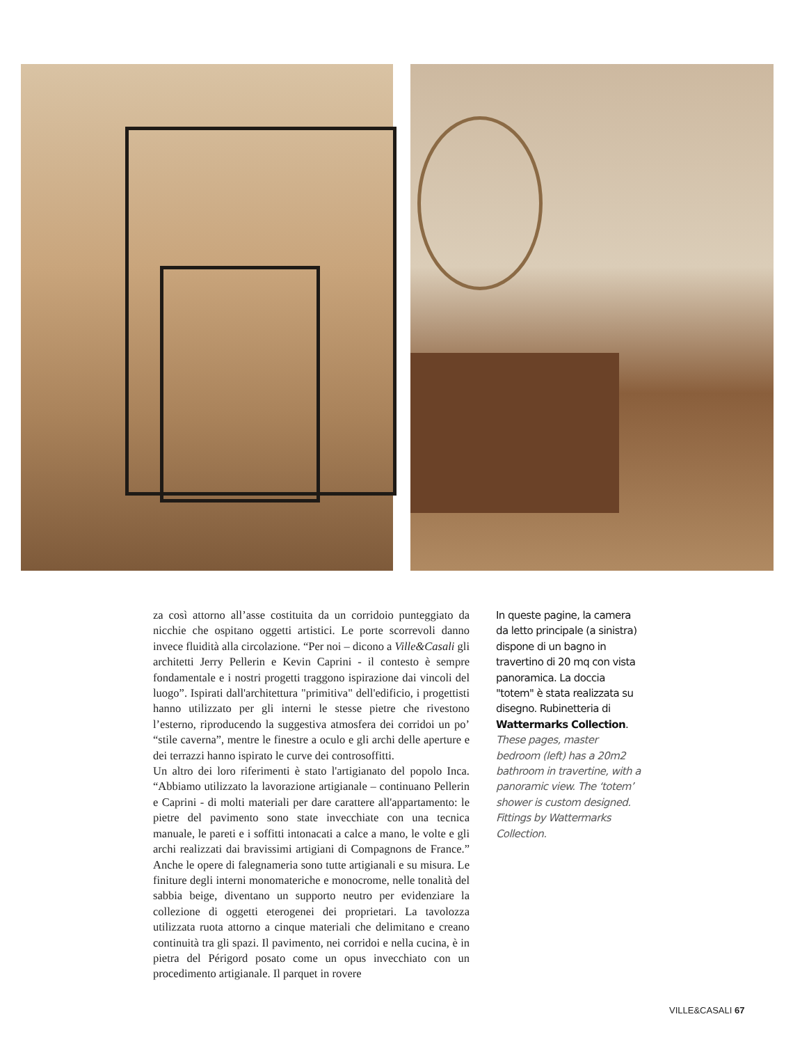za così attorno all’asse costituita da un corridoio punteggiato da nicchie che ospitano oggetti artistici. Le porte scorrevoli danno invece fluidità alla circolazione. “Per noi – dicono a Ville&Casali gli architetti Jerry Pellerin e Kevin Caprini - il contesto è sempre fondamentale e i nostri progetti traggono ispirazione dai vincoli del luogo”. Ispirati dall'architettura "primitiva" dell'edificio, i progettisti hanno utilizzato per gli interni le stesse pietre che rivestono l’esterno, riproducendo la suggestiva atmosfera dei corridoi un po’ “stile caverna”, mentre le finestre a oculo e gli archi delle aperture e dei terrazzi hanno ispirato le curve dei controsoffitti.
Un altro dei loro riferimenti è stato l'artigianato del popolo Inca. “Abbiamo utilizzato la lavorazione artigianale – continuano Pellerin e Caprini - di molti materiali per dare carattere all'appartamento: le pietre del pavimento sono state invecchiate con una tecnica manuale, le pareti e i soffitti intonacati a calce a mano, le volte e gli archi realizzati dai bravissimi artigiani di Compagnons de France.” Anche le opere di falegnameria sono tutte artigianali e su misura. Le finiture degli interni monomateriche e monocrome, nelle tonalità del sabbia beige, diventano un supporto neutro per evidenziare la collezione di oggetti eterogenei dei proprietari. La tavolozza utilizzata ruota attorno a cinque materiali che delimitano e creano continuità tra gli spazi. Il pavimento, nei corridoi e nella cucina, è in pietra del Périgord posato come un opus invecchiato con un procedimento artigianale. Il parquet in rovere
In queste pagine, la camera da letto principale (a sinistra) dispone di un bagno in travertino di 20 mq con vista panoramica. La doccia "totem" è stata realizzata su disegno. Rubinetteria di Wattermarks Collection.
These pages, master bedroom (left) has a 20m2 bathroom in travertine, with a panoramic view. The ‘totem’ shower is custom designed. Fittings by Wattermarks Collection.
VILLE&CASALI 67